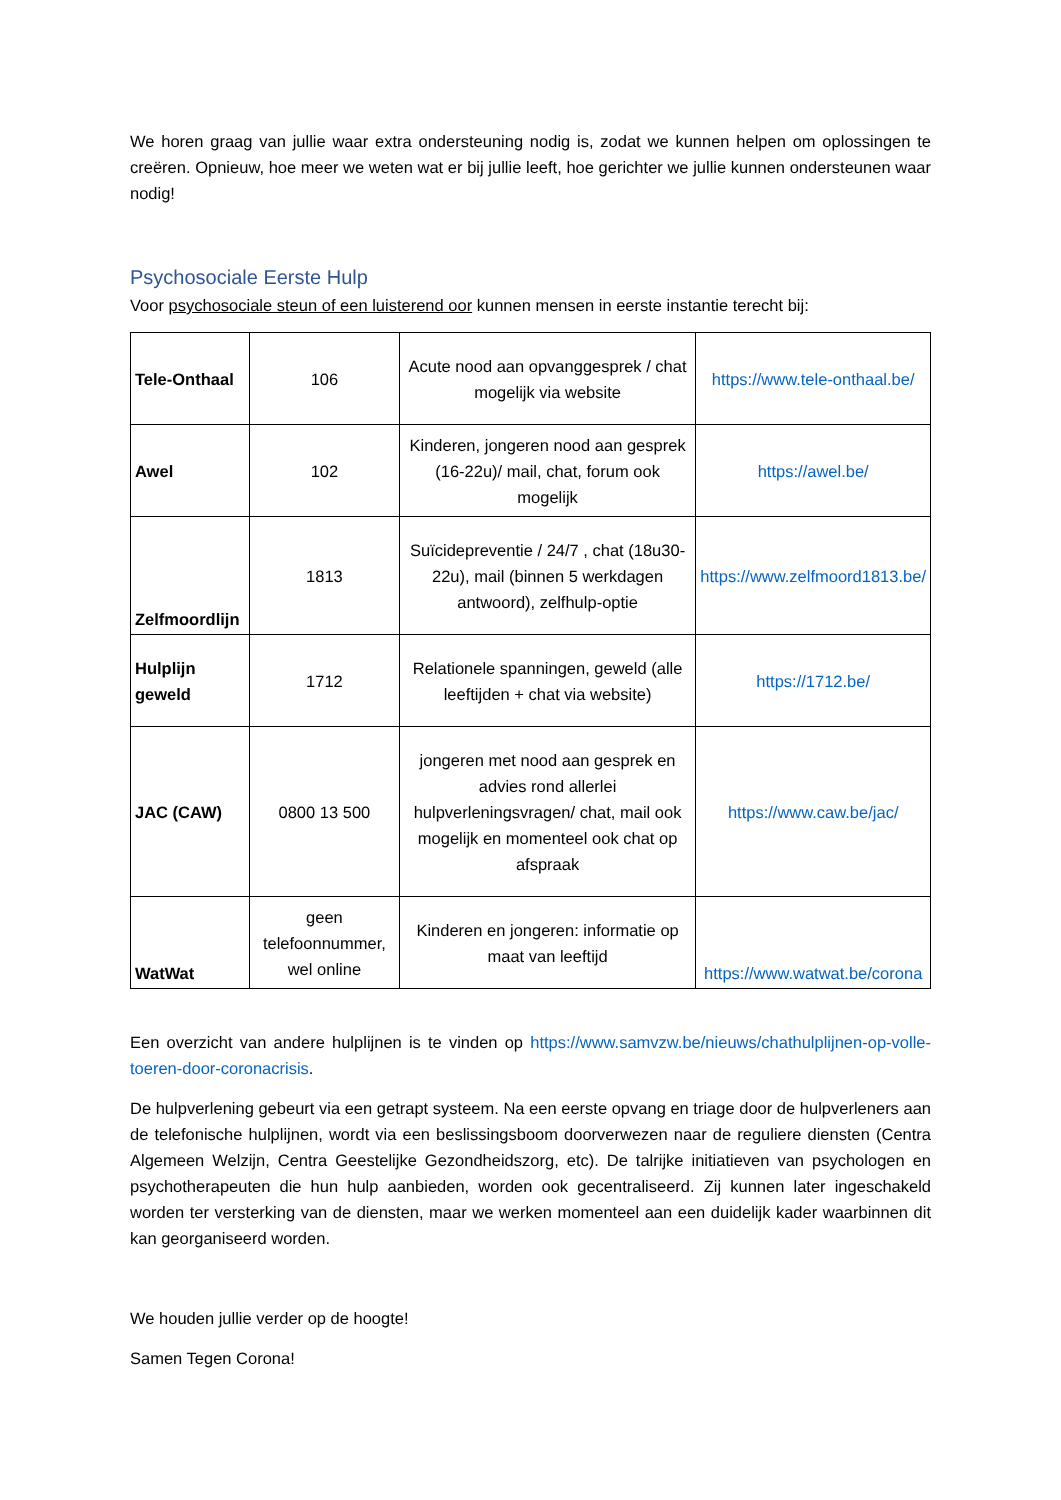We horen graag van jullie waar extra ondersteuning nodig is, zodat we kunnen helpen om oplossingen te creëren. Opnieuw, hoe meer we weten wat er bij jullie leeft, hoe gerichter we jullie kunnen ondersteunen waar nodig!
Psychosociale Eerste Hulp
Voor psychosociale steun of een luisterend oor kunnen mensen in eerste instantie terecht bij:
| Tele-Onthaal | 106 | Acute nood aan opvanggesprek / chat mogelijk via website | https://www.tele-onthaal.be/ |
| Awel | 102 | Kinderen, jongeren nood aan gesprek (16-22u)/ mail, chat, forum ook mogelijk | https://awel.be/ |
| Zelfmoordlijn | 1813 | Suïcidepreventie / 24/7 , chat (18u30-22u), mail (binnen 5 werkdagen antwoord), zelfhulp-optie | https://www.zelfmoord1813.be/ |
| Hulplijn geweld | 1712 | Relationele spanningen, geweld (alle leeftijden + chat via website) | https://1712.be/ |
| JAC (CAW) | 0800 13 500 | jongeren met nood aan gesprek en advies rond allerlei hulpverleningsvragen/ chat, mail ook mogelijk en momenteel ook chat op afspraak | https://www.caw.be/jac/ |
| WatWat | geen telefoonnummer, wel online | Kinderen en jongeren: informatie op maat van leeftijd | https://www.watwat.be/corona |
Een overzicht van andere hulplijnen is te vinden op https://www.samvzw.be/nieuws/chathulplijnen-op-volle-toeren-door-coronacrisis.
De hulpverlening gebeurt via een getrapt systeem. Na een eerste opvang en triage door de hulpverleners aan de telefonische hulplijnen, wordt via een beslissingsboom doorverwezen naar de reguliere diensten (Centra Algemeen Welzijn, Centra Geestelijke Gezondheidszorg, etc). De talrijke initiatieven van psychologen en psychotherapeuten die hun hulp aanbieden, worden ook gecentraliseerd. Zij kunnen later ingeschakeld worden ter versterking van de diensten, maar we werken momenteel aan een duidelijk kader waarbinnen dit kan georganiseerd worden.
We houden jullie verder op de hoogte!
Samen Tegen Corona!